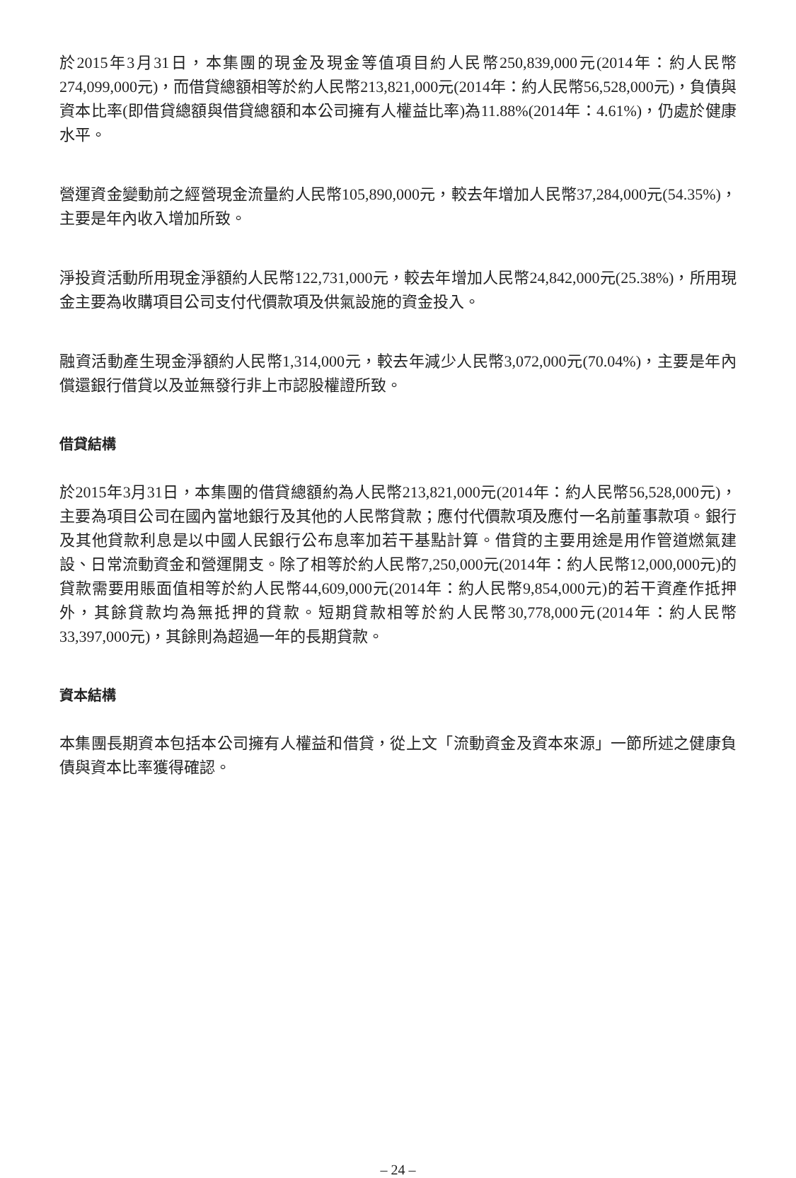於2015年3月31日，本集團的現金及現金等值項目約人民幣250,839,000元(2014年：約人民幣274,099,000元)，而借貸總額相等於約人民幣213,821,000元(2014年：約人民幣56,528,000元)，負債與資本比率(即借貸總額與借貸總額和本公司擁有人權益比率)為11.88%(2014年：4.61%)，仍處於健康水平。
營運資金變動前之經營現金流量約人民幣105,890,000元，較去年增加人民幣37,284,000元(54.35%)，主要是年內收入增加所致。
淨投資活動所用現金淨額約人民幣122,731,000元，較去年增加人民幣24,842,000元(25.38%)，所用現金主要為收購項目公司支付代價款項及供氣設施的資金投入。
融資活動產生現金淨額約人民幣1,314,000元，較去年減少人民幣3,072,000元(70.04%)，主要是年內償還銀行借貸以及並無發行非上市認股權證所致。
借貸結構
於2015年3月31日，本集團的借貸總額約為人民幣213,821,000元(2014年：約人民幣56,528,000元)，主要為項目公司在國內當地銀行及其他的人民幣貸款；應付代價款項及應付一名前董事款項。銀行及其他貸款利息是以中國人民銀行公布息率加若干基點計算。借貸的主要用途是用作管道燃氣建設、日常流動資金和營運開支。除了相等於約人民幣7,250,000元(2014年：約人民幣12,000,000元)的貸款需要用賬面值相等於約人民幣44,609,000元(2014年：約人民幣9,854,000元)的若干資產作抵押外，其餘貸款均為無抵押的貸款。短期貸款相等於約人民幣30,778,000元(2014年：約人民幣33,397,000元)，其餘則為超過一年的長期貸款。
資本結構
本集團長期資本包括本公司擁有人權益和借貸，從上文「流動資金及資本來源」一節所述之健康負債與資本比率獲得確認。
– 24 –